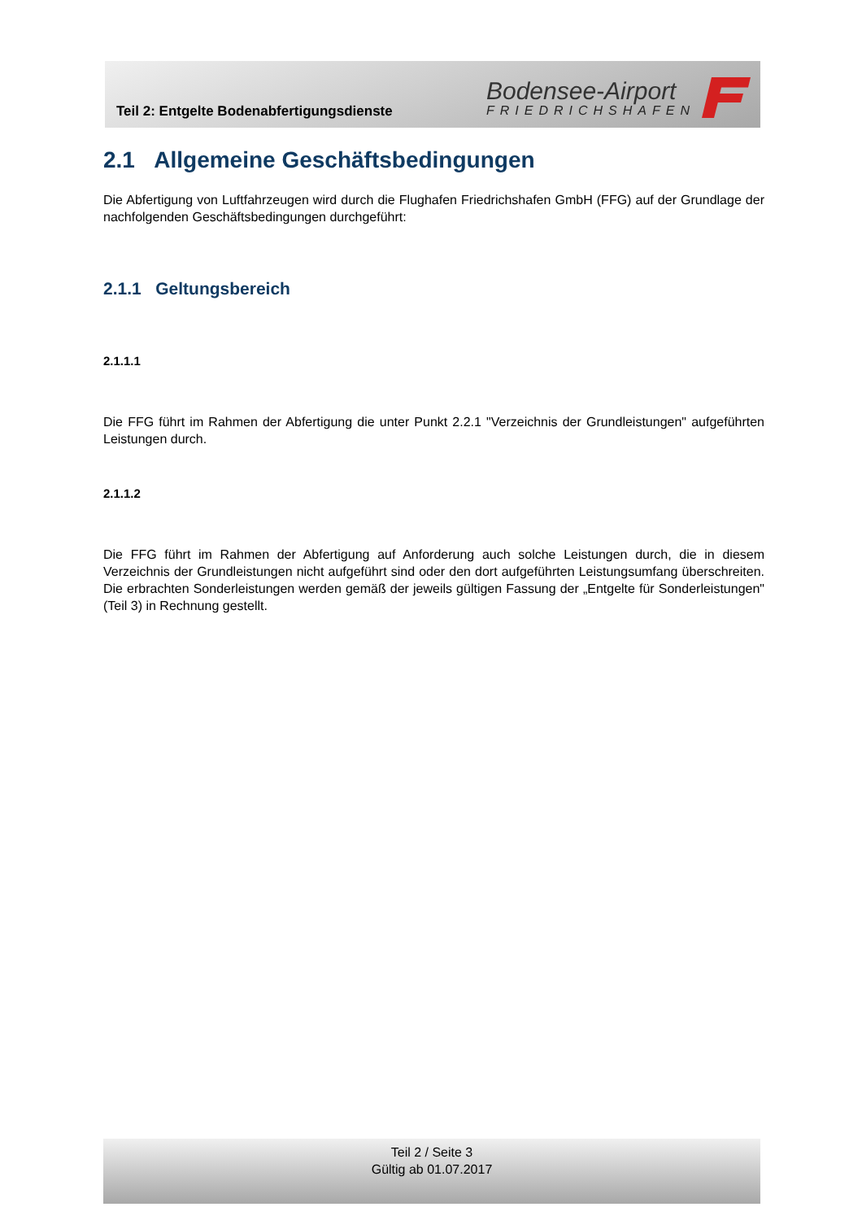Teil 2: Entgelte Bodenabfertigungsdienste
Bodensee-Airport
FRIEDRICHSHAFEN
2.1 Allgemeine Geschäftsbedingungen
Die Abfertigung von Luftfahrzeugen wird durch die Flughafen Friedrichshafen GmbH (FFG) auf der Grundlage der nachfolgenden Geschäftsbedingungen durchgeführt:
2.1.1 Geltungsbereich
2.1.1.1
Die FFG führt im Rahmen der Abfertigung die unter Punkt 2.2.1 "Verzeichnis der Grundleistungen" aufgeführten Leistungen durch.
2.1.1.2
Die FFG führt im Rahmen der Abfertigung auf Anforderung auch solche Leistungen durch, die in diesem Verzeichnis der Grundleistungen nicht aufgeführt sind oder den dort aufgeführten Leistungsumfang überschreiten. Die erbrachten Sonderleistungen werden gemäß der jeweils gültigen Fassung der „Entgelte für Sonderleistungen" (Teil 3) in Rechnung gestellt.
Teil 2 / Seite 3
Gültig ab 01.07.2017